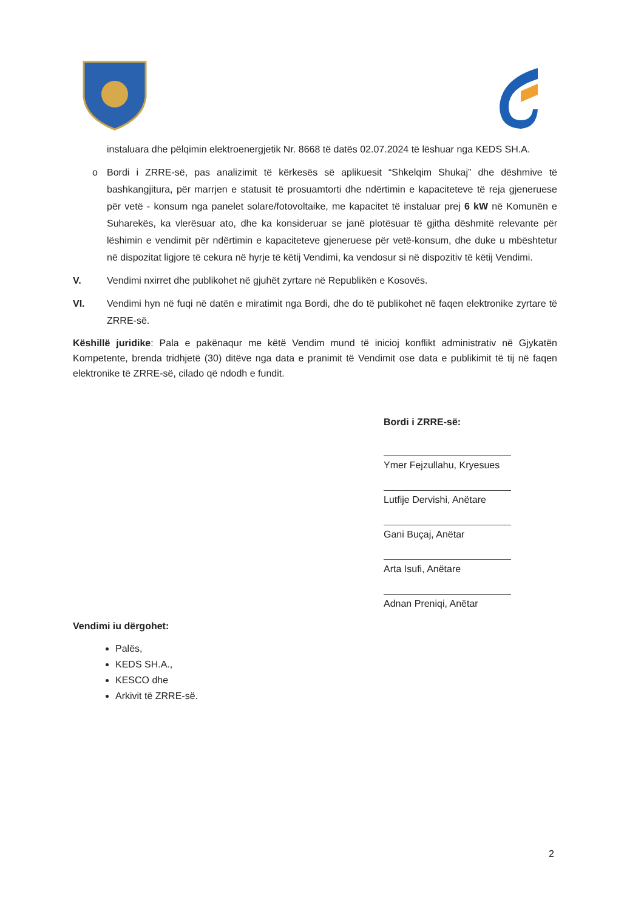instaluara dhe pëlqimin elektroenergjetik Nr. 8668 të datës 02.07.2024 të lëshuar nga KEDS SH.A.
o Bordi i ZRRE-së, pas analizimit të kërkesës së aplikuesit “Shkelqim Shukaj” dhe dëshmive të bashkangjitura, për marrjen e statusit të prosuamtorti dhe ndërtimin e kapaciteteve të reja gjeneruese për vetë - konsum nga panelet solare/fotovoltaike, me kapacitet të instaluar prej 6 kW në Komunën e Suharekës, ka vlerësuar ato, dhe ka konsideruar se janë plotësuar të gjitha dëshmitë relevante për lëshimin e vendimit për ndërtimin e kapaciteteve gjeneruese për vetë-konsum, dhe duke u mbështetur në dispozitat ligjore të cekura në hyrje të këtij Vendimi, ka vendosur si në dispozitiv të këtij Vendimi.
V. Vendimi nxirret dhe publikohet në gjuhët zyrtare në Republikën e Kosovës.
VI. Vendimi hyn në fuqi në datën e miratimit nga Bordi, dhe do të publikohet në faqen elektronike zyrtare të ZRRE-së.
Këshillë juridike: Pala e pakënaqur me këtë Vendim mund të inicioj konflikt administrativ në Gjykatën Kompetente, brenda tridhjetë (30) ditëve nga data e pranimit të Vendimit ose data e publikimit të tij në faqen elektronike të ZRRE-së, cilado që ndodh e fundit.
Bordi i ZRRE-së:
Ymer Fejzullahu, Kryesues
Lutfije Dervishi, Anëtare
Gani Buçaj, Anëtar
Arta Isufi, Anëtare
Adnan Preniqi, Anëtar
Vendimi iu dërgohet:
Palës,
KEDS SH.A.,
KESCO dhe
Arkivit të ZRRE-së.
2